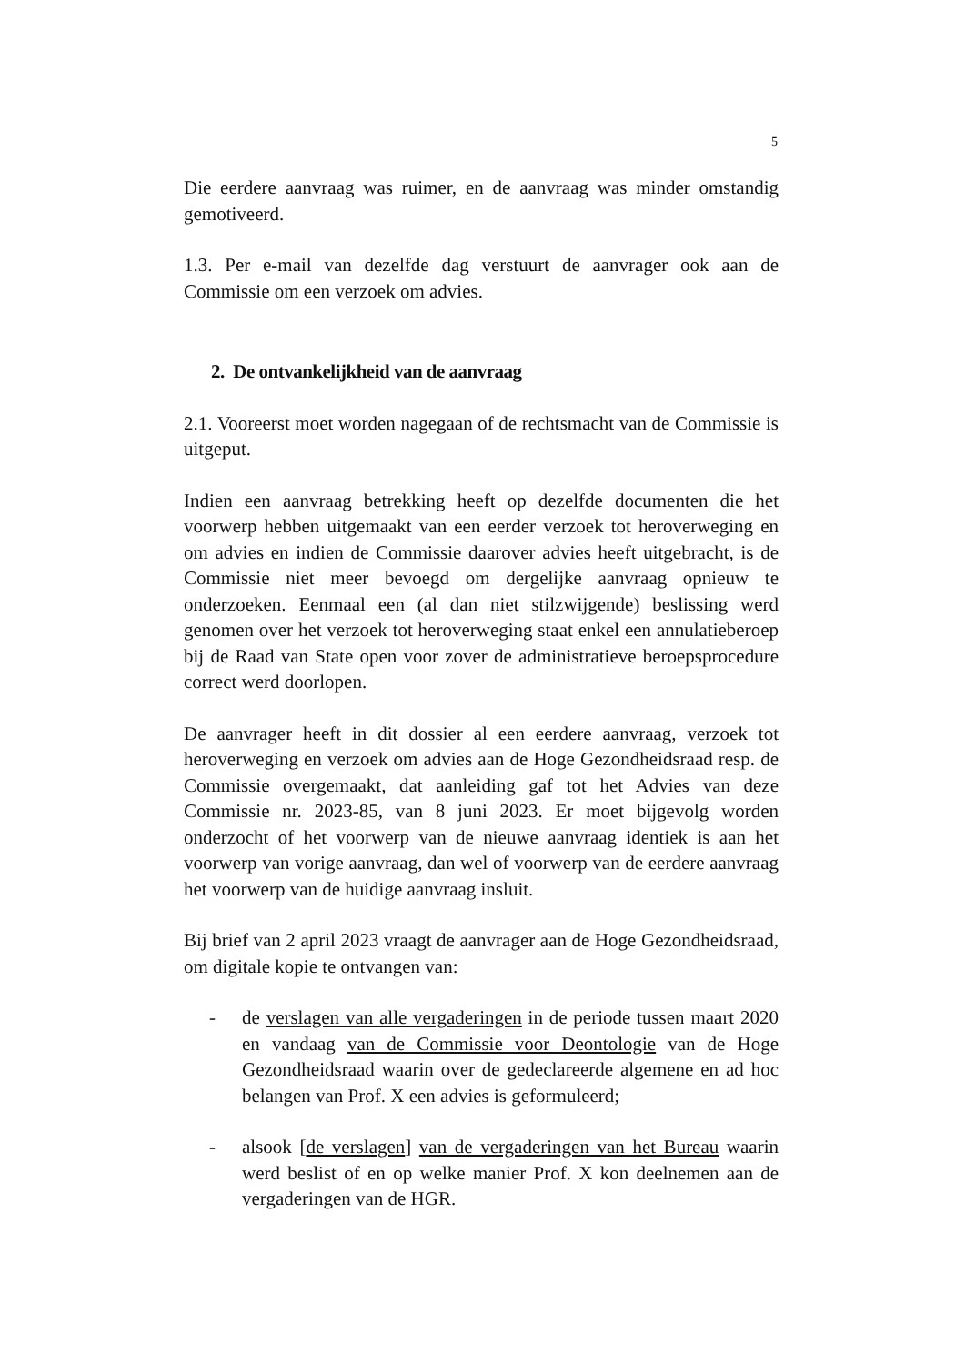5
Die eerdere aanvraag was ruimer, en de aanvraag was minder omstandig gemotiveerd.
1.3. Per e-mail van dezelfde dag verstuurt de aanvrager ook aan de Commissie om een verzoek om advies.
2. De ontvankelijkheid van de aanvraag
2.1. Vooreerst moet worden nagegaan of de rechtsmacht van de Commissie is uitgeput.
Indien een aanvraag betrekking heeft op dezelfde documenten die het voorwerp hebben uitgemaakt van een eerder verzoek tot heroverweging en om advies en indien de Commissie daarover advies heeft uitgebracht, is de Commissie niet meer bevoegd om dergelijke aanvraag opnieuw te onderzoeken. Eenmaal een (al dan niet stilzwijgende) beslissing werd genomen over het verzoek tot heroverweging staat enkel een annulatieberoep bij de Raad van State open voor zover de administratieve beroepsprocedure correct werd doorlopen.
De aanvrager heeft in dit dossier al een eerdere aanvraag, verzoek tot heroverweging en verzoek om advies aan de Hoge Gezondheidsraad resp. de Commissie overgemaakt, dat aanleiding gaf tot het Advies van deze Commissie nr. 2023-85, van 8 juni 2023. Er moet bijgevolg worden onderzocht of het voorwerp van de nieuwe aanvraag identiek is aan het voorwerp van vorige aanvraag, dan wel of voorwerp van de eerdere aanvraag het voorwerp van de huidige aanvraag insluit.
Bij brief van 2 april 2023 vraagt de aanvrager aan de Hoge Gezondheidsraad, om digitale kopie te ontvangen van:
- de verslagen van alle vergaderingen in de periode tussen maart 2020 en vandaag van de Commissie voor Deontologie van de Hoge Gezondheidsraad waarin over de gedeclareerde algemene en ad hoc belangen van Prof. X een advies is geformuleerd;
- alsook [de verslagen] van de vergaderingen van het Bureau waarin werd beslist of en op welke manier Prof. X kon deelnemen aan de vergaderingen van de HGR.